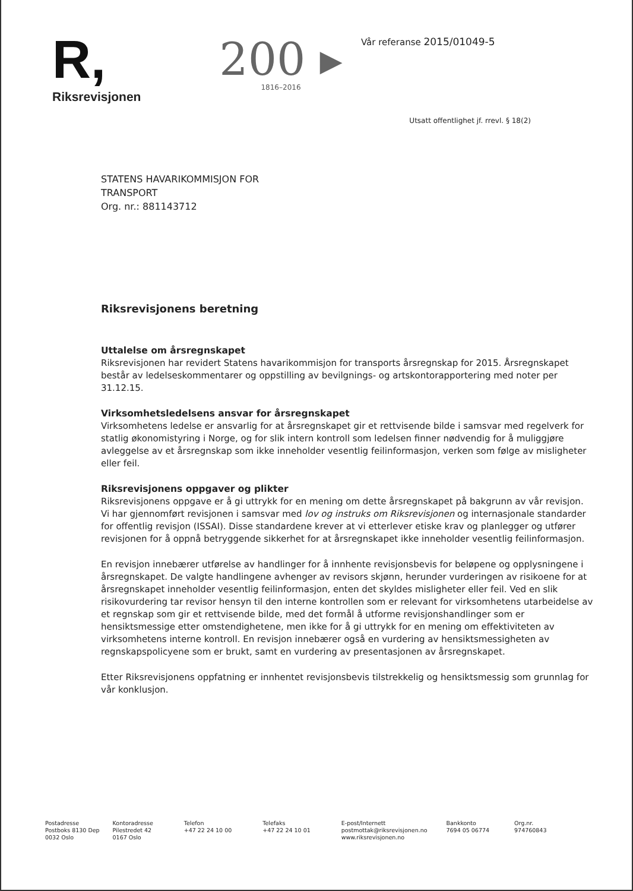R,
Riksrevisjonen
200 ▸
1816–2016
Vår referanse 2015/01049-5
Utsatt offentlighet jf. rrevl. § 18(2)
STATENS HAVARIKOMMISJON FOR
TRANSPORT
Org. nr.: 881143712
Riksrevisjonens beretning
Uttalelse om årsregnskapet
Riksrevisjonen har revidert Statens havarikommisjon for transports årsregnskap for 2015. Årsregnskapet består av ledelseskommentarer og oppstilling av bevilgnings- og artskontorapportering med noter per 31.12.15.
Virksomhetsledelsens ansvar for årsregnskapet
Virksomhetens ledelse er ansvarlig for at årsregnskapet gir et rettvisende bilde i samsvar med regelverk for statlig økonomistyring i Norge, og for slik intern kontroll som ledelsen finner nødvendig for å muliggjøre avleggelse av et årsregnskap som ikke inneholder vesentlig feilinformasjon, verken som følge av misligheter eller feil.
Riksrevisjonens oppgaver og plikter
Riksrevisjonens oppgave er å gi uttrykk for en mening om dette årsregnskapet på bakgrunn av vår revisjon. Vi har gjennomført revisjonen i samsvar med lov og instruks om Riksrevisjonen og internasjonale standarder for offentlig revisjon (ISSAI). Disse standardene krever at vi etterlever etiske krav og planlegger og utfører revisjonen for å oppnå betryggende sikkerhet for at årsregnskapet ikke inneholder vesentlig feilinformasjon.
En revisjon innebærer utførelse av handlinger for å innhente revisjonsbevis for beløpene og opplysningene i årsregnskapet. De valgte handlingene avhenger av revisors skjønn, herunder vurderingen av risikoene for at årsregnskapet inneholder vesentlig feilinformasjon, enten det skyldes misligheter eller feil. Ved en slik risikovurdering tar revisor hensyn til den interne kontrollen som er relevant for virksomhetens utarbeidelse av et regnskap som gir et rettvisende bilde, med det formål å utforme revisjonshandlinger som er hensiktsmessige etter omstendighetene, men ikke for å gi uttrykk for en mening om effektiviteten av virksomhetens interne kontroll. En revisjon innebærer også en vurdering av hensiktsmessigheten av regnskapspolicyene som er brukt, samt en vurdering av presentasjonen av årsregnskapet.
Etter Riksrevisjonens oppfatning er innhentet revisjonsbevis tilstrekkelig og hensiktsmessig som grunnlag for vår konklusjon.
Postadresse
Postboks 8130 Dep
0032 Oslo
Kontoradresse
Pilestredet 42
0167 Oslo
Telefon
+47 22 24 10 00
Telefaks
+47 22 24 10 01
E-post/Internett
postmottak@riksrevisjonen.no
www.riksrevisjonen.no
Bankkonto
7694 05 06774
Org.nr.
974760843